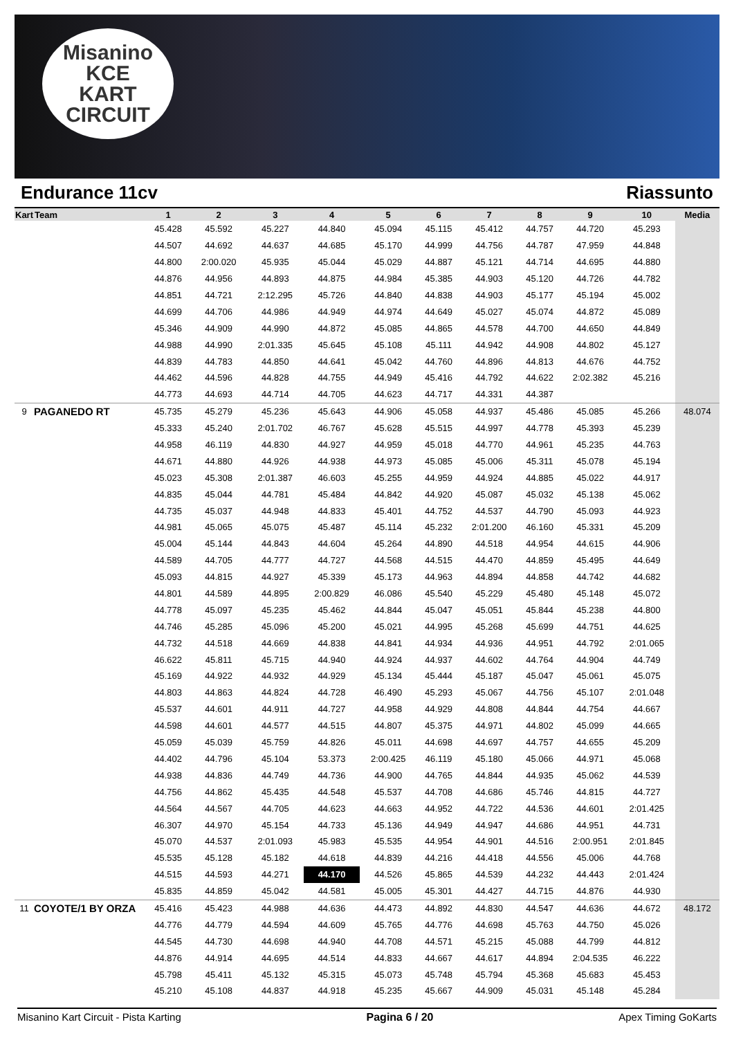Misanino
KCE
KART CIRCUIT
Endurance 11cv Riassunto
| Kart | Team | 1 | 2 | 3 | 4 | 5 | 6 | 7 | 8 | 9 | 10 | Media |
| --- | --- | --- | --- | --- | --- | --- | --- | --- | --- | --- | --- | --- |
| | | 45.428 | 45.592 | 45.227 | 44.840 | 45.094 | 45.115 | 45.412 | 44.757 | 44.720 | 45.293 | |
| | | 44.507 | 44.692 | 44.637 | 44.685 | 45.170 | 44.999 | 44.756 | 44.787 | 47.959 | 44.848 | |
| | | 44.800 | 2:00.020 | 45.935 | 45.044 | 45.029 | 44.887 | 45.121 | 44.714 | 44.695 | 44.880 | |
| | | 44.876 | 44.956 | 44.893 | 44.875 | 44.984 | 45.385 | 44.903 | 45.120 | 44.726 | 44.782 | |
| | | 44.851 | 44.721 | 2:12.295 | 45.726 | 44.840 | 44.838 | 44.903 | 45.177 | 45.194 | 45.002 | |
| | | 44.699 | 44.706 | 44.986 | 44.949 | 44.974 | 44.649 | 45.027 | 45.074 | 44.872 | 45.089 | |
| | | 45.346 | 44.909 | 44.990 | 44.872 | 45.085 | 44.865 | 44.578 | 44.700 | 44.650 | 44.849 | |
| | | 44.988 | 44.990 | 2:01.335 | 45.645 | 45.108 | 45.111 | 44.942 | 44.908 | 44.802 | 45.127 | |
| | | 44.839 | 44.783 | 44.850 | 44.641 | 45.042 | 44.760 | 44.896 | 44.813 | 44.676 | 44.752 | |
| | | 44.462 | 44.596 | 44.828 | 44.755 | 44.949 | 45.416 | 44.792 | 44.622 | 2:02.382 | 45.216 | |
| | | 44.773 | 44.693 | 44.714 | 44.705 | 44.623 | 44.717 | 44.331 | 44.387 | | | |
| 9 | PAGANEDO RT | 45.735 | 45.279 | 45.236 | 45.643 | 44.906 | 45.058 | 44.937 | 45.486 | 45.085 | 45.266 | 48.074 |
| | | 45.333 | 45.240 | 2:01.702 | 46.767 | 45.628 | 45.515 | 44.997 | 44.778 | 45.393 | 45.239 | |
| | | 44.958 | 46.119 | 44.830 | 44.927 | 44.959 | 45.018 | 44.770 | 44.961 | 45.235 | 44.763 | |
| | | 44.671 | 44.880 | 44.926 | 44.938 | 44.973 | 45.085 | 45.006 | 45.311 | 45.078 | 45.194 | |
| | | 45.023 | 45.308 | 2:01.387 | 46.603 | 45.255 | 44.959 | 44.924 | 44.885 | 45.022 | 44.917 | |
| | | 44.835 | 45.044 | 44.781 | 45.484 | 44.842 | 44.920 | 45.087 | 45.032 | 45.138 | 45.062 | |
| | | 44.735 | 45.037 | 44.948 | 44.833 | 45.401 | 44.752 | 44.537 | 44.790 | 45.093 | 44.923 | |
| | | 44.981 | 45.065 | 45.075 | 45.487 | 45.114 | 45.232 | 2:01.200 | 46.160 | 45.331 | 45.209 | |
| | | 45.004 | 45.144 | 44.843 | 44.604 | 45.264 | 44.890 | 44.518 | 44.954 | 44.615 | 44.906 | |
| | | 44.589 | 44.705 | 44.777 | 44.727 | 44.568 | 44.515 | 44.470 | 44.859 | 45.495 | 44.649 | |
| | | 45.093 | 44.815 | 44.927 | 45.339 | 45.173 | 44.963 | 44.894 | 44.858 | 44.742 | 44.682 | |
| | | 44.801 | 44.589 | 44.895 | 2:00.829 | 46.086 | 45.540 | 45.229 | 45.480 | 45.148 | 45.072 | |
| | | 44.778 | 45.097 | 45.235 | 45.462 | 44.844 | 45.047 | 45.051 | 45.844 | 45.238 | 44.800 | |
| | | 44.746 | 45.285 | 45.096 | 45.200 | 45.021 | 44.995 | 45.268 | 45.699 | 44.751 | 44.625 | |
| | | 44.732 | 44.518 | 44.669 | 44.838 | 44.841 | 44.934 | 44.936 | 44.951 | 44.792 | 2:01.065 | |
| | | 46.622 | 45.811 | 45.715 | 44.940 | 44.924 | 44.937 | 44.602 | 44.764 | 44.904 | 44.749 | |
| | | 45.169 | 44.922 | 44.932 | 44.929 | 45.134 | 45.444 | 45.187 | 45.047 | 45.061 | 45.075 | |
| | | 44.803 | 44.863 | 44.824 | 44.728 | 46.490 | 45.293 | 45.067 | 44.756 | 45.107 | 2:01.048 | |
| | | 45.537 | 44.601 | 44.911 | 44.727 | 44.958 | 44.929 | 44.808 | 44.844 | 44.754 | 44.667 | |
| | | 44.598 | 44.601 | 44.577 | 44.515 | 44.807 | 45.375 | 44.971 | 44.802 | 45.099 | 44.665 | |
| | | 45.059 | 45.039 | 45.759 | 44.826 | 45.011 | 44.698 | 44.697 | 44.757 | 44.655 | 45.209 | |
| | | 44.402 | 44.796 | 45.104 | 53.373 | 2:00.425 | 46.119 | 45.180 | 45.066 | 44.971 | 45.068 | |
| | | 44.938 | 44.836 | 44.749 | 44.736 | 44.900 | 44.765 | 44.844 | 44.935 | 45.062 | 44.539 | |
| | | 44.756 | 44.862 | 45.435 | 44.548 | 45.537 | 44.708 | 44.686 | 45.746 | 44.815 | 44.727 | |
| | | 44.564 | 44.567 | 44.705 | 44.623 | 44.663 | 44.952 | 44.722 | 44.536 | 44.601 | 2:01.425 | |
| | | 46.307 | 44.970 | 45.154 | 44.733 | 45.136 | 44.949 | 44.947 | 44.686 | 44.951 | 44.731 | |
| | | 45.070 | 44.537 | 2:01.093 | 45.983 | 45.535 | 44.954 | 44.901 | 44.516 | 2:00.951 | 2:01.845 | |
| | | 45.535 | 45.128 | 45.182 | 44.618 | 44.839 | 44.216 | 44.418 | 44.556 | 45.006 | 44.768 | |
| | | 44.515 | 44.593 | 44.271 | 44.170 | 44.526 | 45.865 | 44.539 | 44.232 | 44.443 | 2:01.424 | |
| | | 45.835 | 44.859 | 45.042 | 44.581 | 45.005 | 45.301 | 44.427 | 44.715 | 44.876 | 44.930 | |
| 11 | COYOTE/1 BY ORZA | 45.416 | 45.423 | 44.988 | 44.636 | 44.473 | 44.892 | 44.830 | 44.547 | 44.636 | 44.672 | 48.172 |
| | | 44.776 | 44.779 | 44.594 | 44.609 | 45.765 | 44.776 | 44.698 | 45.763 | 44.750 | 45.026 | |
| | | 44.545 | 44.730 | 44.698 | 44.940 | 44.708 | 44.571 | 45.215 | 45.088 | 44.799 | 44.812 | |
| | | 44.876 | 44.914 | 44.695 | 44.514 | 44.833 | 44.667 | 44.617 | 44.894 | 2:04.535 | 46.222 | |
| | | 45.798 | 45.411 | 45.132 | 45.315 | 45.073 | 45.748 | 45.794 | 45.368 | 45.683 | 45.453 | |
| | | 45.210 | 45.108 | 44.837 | 44.918 | 45.235 | 45.667 | 44.909 | 45.031 | 45.148 | 45.284 | |
Misanino Kart Circuit - Pista Karting Pagina 6 / 20 Apex Timing GoKarts